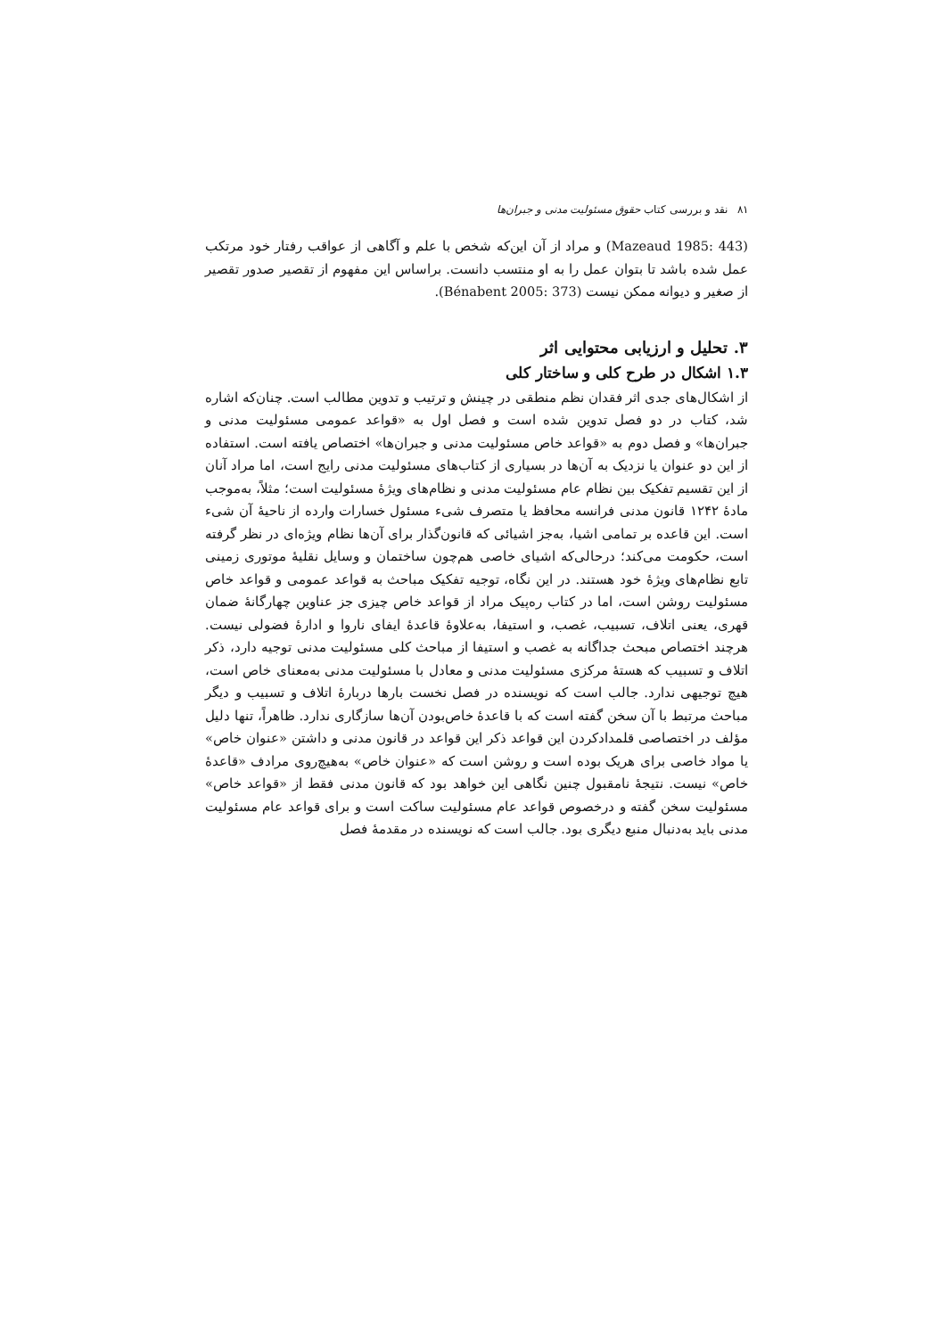۸۱ نقد و بررسی کتاب حقوق مسئولیت مدنی و جبران‌ها
(Mazeaud 1985: 443) و مراد از آن این‌که شخص با علم و آگاهی از عواقب رفتار خود مرتکب عمل شده باشد تا بتوان عمل را به او منتسب دانست. براساس این مفهوم از تقصیر صدور تقصیر از صغیر و دیوانه ممکن نیست (Bénabent 2005: 373).
۳. تحلیل و ارزیابی محتوایی اثر
۱.۳ اشکال در طرح کلی و ساختار کلی
از اشکال‌های جدی اثر فقدان نظم منطقی در چینش و ترتیب و تدوین مطالب است. چنان‌که اشاره شد، کتاب در دو فصل تدوین شده است و فصل اول به «قواعد عمومی مسئولیت مدنی و جبران‌ها» و فصل دوم به «قواعد خاص مسئولیت مدنی و جبران‌ها» اختصاص یافته است. استفاده از این دو عنوان یا نزدیک به آن‌ها در بسیاری از کتاب‌های مسئولیت مدنی رایج است، اما مراد آنان از این تقسیم تفکیک بین نظام عام مسئولیت مدنی و نظام‌های ویژهٔ مسئولیت است؛ مثلاً، به‌موجب مادهٔ ۱۲۴۲ قانون مدنی فرانسه محافظ یا متصرف شیء مسئول خسارات وارده از ناحیهٔ آن شیء است. این قاعده بر تمامی اشیا، به‌جز اشیائی که قانون‌گذار برای آن‌ها نظام ویژه‌ای در نظر گرفته است، حکومت می‌کند؛ درحالی‌که اشیای خاصی هم‌چون ساختمان و وسایل نقلیهٔ موتوری زمینی تابع نظام‌های ویژهٔ خود هستند. در این نگاه، توجیه تفکیک مباحث به قواعد عمومی و قواعد خاص مسئولیت روشن است، اما در کتاب ره‌پیک مراد از قواعد خاص چیزی جز عناوین چهارگانهٔ ضمان قهری، یعنی اتلاف، تسبیب، غصب، و استیفا، به‌علاوهٔ قاعدهٔ ایفای ناروا و ادارهٔ فضولی نیست. هرچند اختصاص مبحث جداگانه به غصب و استیفا از مباحث کلی مسئولیت مدنی توجیه دارد، ذکر اتلاف و تسبیب که هستهٔ مرکزی مسئولیت مدنی و معادل با مسئولیت مدنی به‌معنای خاص است، هیچ توجیهی ندارد. جالب است که نویسنده در فصل نخست بارها دربارهٔ اتلاف و تسبیب و دیگر مباحث مرتبط با آن سخن گفته است که با قاعدهٔ خاص‌بودن آن‌ها سازگاری ندارد. ظاهراً، تنها دلیل مؤلف در اختصاصی قلمدادکردن این قواعد ذکر این قواعد در قانون مدنی و داشتن «عنوان خاص» یا مواد خاصی برای هریک بوده است و روشن است که «عنوان خاص» به‌هیچ‌روی مرادف «قاعدهٔ خاص» نیست. نتیجهٔ نامقبول چنین نگاهی این خواهد بود که قانون مدنی فقط از «قواعد خاص» مسئولیت سخن گفته و درخصوص قواعد عام مسئولیت ساکت است و برای قواعد عام مسئولیت مدنی باید به‌دنبال منبع دیگری بود. جالب است که نویسنده در مقدمهٔ فصل